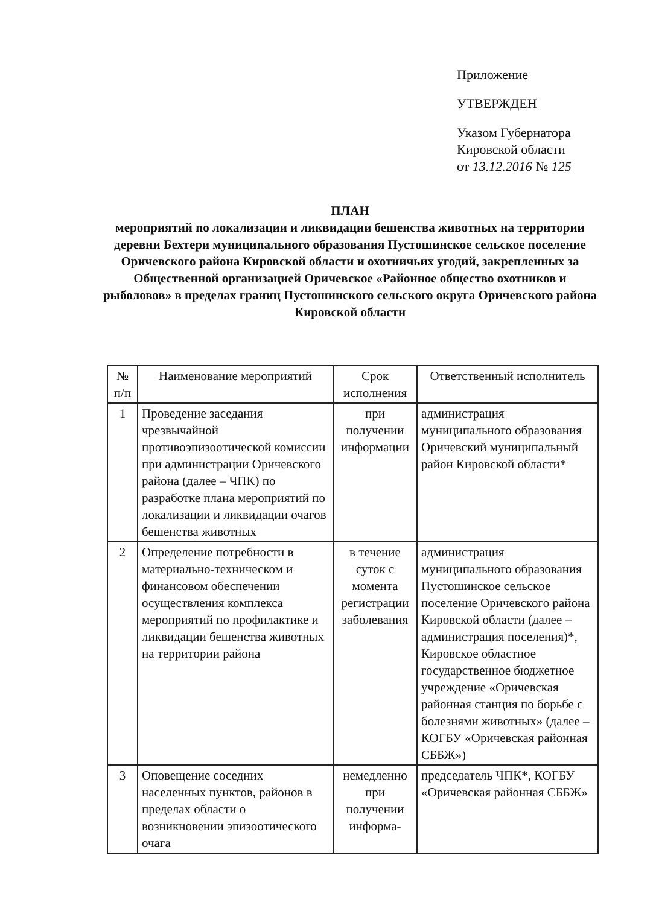Приложение
УТВЕРЖДЕН
Указом Губернатора
Кировской области
от 13.12.2016 № 125
ПЛАН
мероприятий по локализации и ликвидации бешенства животных на территории деревни Бехтери муниципального образования Пустошинское сельское поселение Оричевского района Кировской области и охотничьих угодий, закрепленных за Общественной организацией Оричевское «Районное общество охотников и рыболовов» в пределах границ Пустошинского сельского округа Оричевского района Кировской области
| № п/п | Наименование мероприятий | Срок исполнения | Ответственный исполнитель |
| --- | --- | --- | --- |
| 1 | Проведение заседания чрезвычайной противоэпизоотической комиссии при администрации Оричевского района (далее – ЧПК) по разработке плана мероприятий по локализации и ликвидации очагов бешенства животных | при получении информации | администрация муниципального образования Оричевский муниципальный район Кировской области* |
| 2 | Определение потребности в материально-техническом и финансовом обеспечении осуществления комплекса мероприятий по профилактике и ликвидации бешенства животных на территории района | в течение суток с момента регистрации заболевания | администрация муниципального образования Пустошинское сельское поселение Оричевского района Кировской области (далее – администрация поселения)*, Кировское областное государственное бюджетное учреждение «Оричевская районная станция по борьбе с болезнями животных» (далее – КОГБУ «Оричевская районная СББЖ») |
| 3 | Оповещение соседних населенных пунктов, районов в пределах области о возникновении эпизоотического очага | немедленно при получении информа- | председатель ЧПК*, КОГБУ «Оричевская районная СББЖ» |